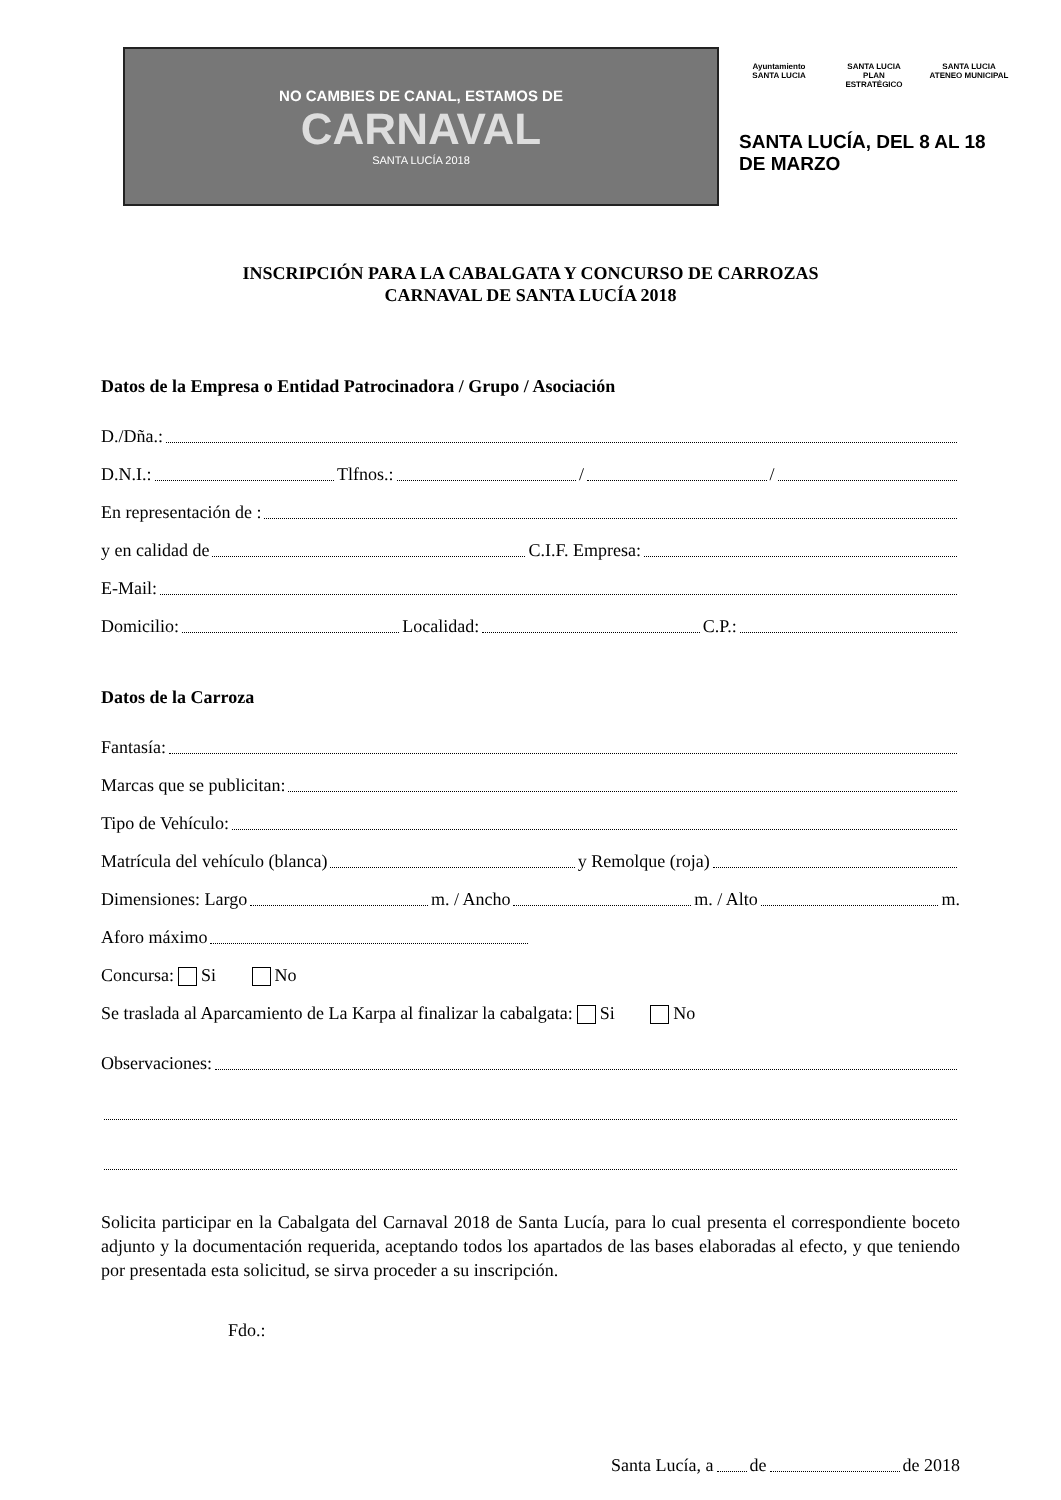NO CAMBIES DE CANAL, ESTAMOS DE
CARNAVAL
SANTA LUCÍA 2018
Ayuntamiento
SANTA LUCIA
SANTA LUCIA
PLAN ESTRATÉGICO
SANTA LUCIA
ATENEO MUNICIPAL
SANTA LUCÍA, DEL 8 AL 18 DE MARZO
INSCRIPCIÓN PARA LA CABALGATA Y CONCURSO DE CARROZAS
CARNAVAL DE SANTA LUCÍA 2018
Datos de la Empresa o Entidad Patrocinadora / Grupo / Asociación
D./Dña.:
D.N.I.: Tlfnos.: / /
En representación de :
y en calidad de C.I.F. Empresa:
E-Mail:
Domicilio: Localidad: C.P.:
Datos de la Carroza
Fantasía:
Marcas que se publicitan:
Tipo de Vehículo:
Matrícula del vehículo (blanca) y Remolque (roja)
Dimensiones: Largo m. / Ancho m. / Alto m.
Aforo máximo
Concursa: Si No
Se traslada al Aparcamiento de La Karpa al finalizar la cabalgata: Si No
Observaciones:
Solicita participar en la Cabalgata del Carnaval 2018 de Santa Lucía, para lo cual presenta el correspondiente boceto adjunto y la documentación requerida, aceptando todos los apartados de las bases elaboradas al efecto, y que teniendo por presentada esta solicitud, se sirva proceder a su inscripción.
Fdo.:
Santa Lucía, a de de 2018